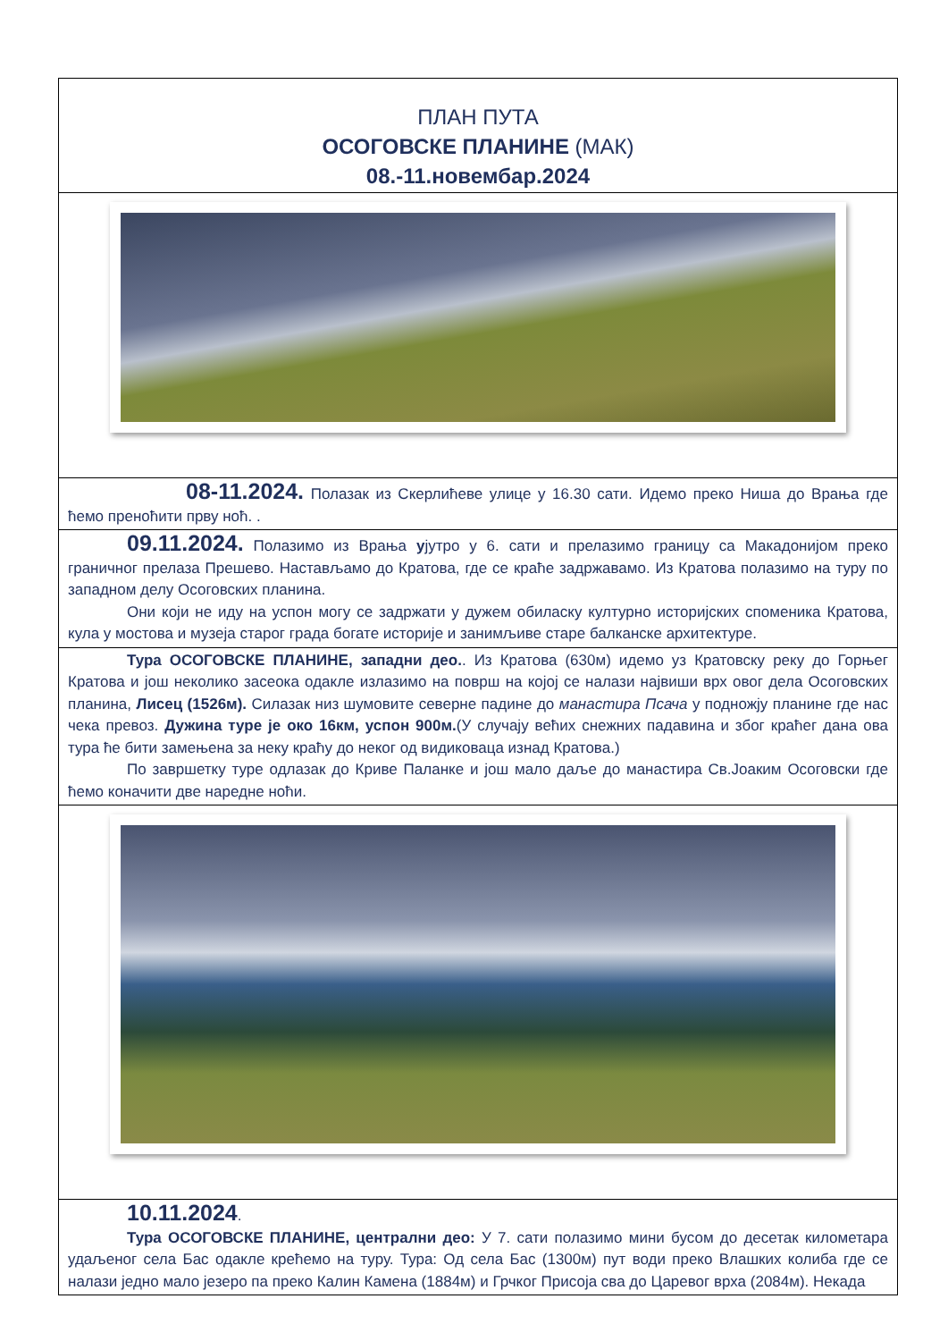ПЛАН ПУТА
ОСОГОВСКЕ ПЛАНИНЕ (МАК)
08.-11.новембар.2024
08-11.2024. Полазак из Скерлићеве улице у 16.30 сати. Идемо преко Ниша до Врања где ћемо преноћити прву ноћ. .
09.11.2024. Полазимо из Врања ујутро у 6. сати и прелазимо границу са Макадонијом преко граничног прелаза Прешево. Настављамо до Кратова, где се краће задржавамо. Из Кратова полазимо на туру по западном делу Осоговских планина.
Они који не иду на успон могу се задржати у дужем обиласку културно историјских споменика Кратова, кула у мостова и музеја старог града богате историје и занимљиве старе балканске архитектуре.
Тура ОСОГОВСКЕ ПЛАНИНЕ, западни део.. Из Кратова (630м) идемо уз Кратовску реку до Горњег Кратова и још неколико засеока одакле излазимо на површ на којој се налази највиши врх овог дела Осоговских планина, Лисец (1526м). Силазак низ шумовите северне падине до манастира Псача у подножју планине где нас чека превоз. Дужина туре је око 16км, успон 900м.(У случају већих снежних падавина и због краћег дана ова тура ће бити замењена за неку краћу до неког од видиковаца изнад Кратова.)
По завршетку туре одлазак до Криве Паланке и још мало даље до манастира Св.Јоаким Осоговски где ћемо коначити две наредне ноћи.
10.11.2024.
Тура ОСОГОВСКЕ ПЛАНИНЕ, централни део: У 7. сати полазимо мини бусом до десетак километара удаљеног села Бас одакле крећемо на туру. Тура: Од села Бас (1300м) пут води преко Влашких колиба где се налази једно мало језеро па преко Калин Камена (1884м) и Грчког Присоја сва до Царевог врха (2084м). Некада